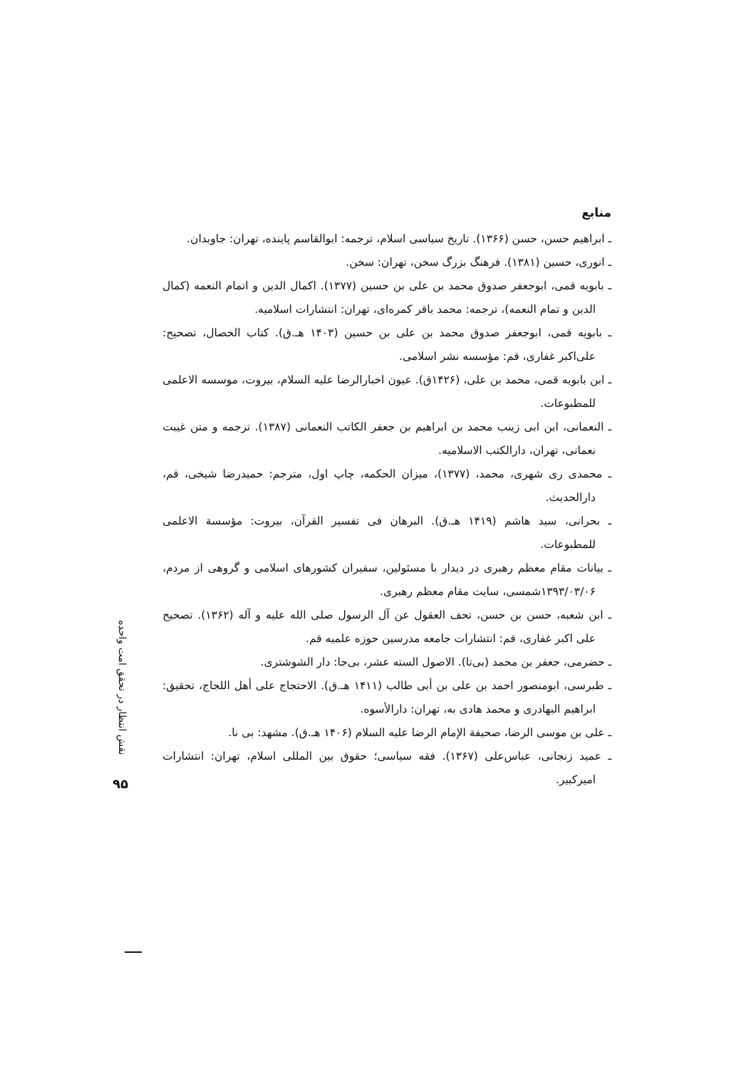نقش انتظار در تحقق امت واحده
۹۵
منابع
ـ ابراهیم حسن، حسن (۱۳۶۶). تاریخ سیاسی اسلام، ترجمه: ابوالقاسم پاینده، تهران: جاویدان.
ـ انوری، حسین (۱۳۸۱). فرهنگ بزرگ سخن، تهران: سخن.
ـ بابویه قمی، ابوجعفر صدوق محمد بن علی بن حسین (۱۳۷۷). اکمال الدین و اتمام النعمه (کمال الدین و تمام النعمه)، ترجمه: محمد باقر کمره‌ای، تهران: انتشارات اسلامیه.
ـ بابویه قمی، ابوجعفر صدوق محمد بن علی بن حسین (۱۴۰۳ هـ.ق). کتاب الخصال، تصحیح: علی‌اکبر غفاری، قم: مؤسسه نشر اسلامی.
ـ ابن بابویه قمی، محمد بن علی، (۱۴۲۶ق). عیون اخبارالرضا علیه السلام، بیروت، موسسه الاعلمی للمطبوعات.
ـ النعمانی، ابن ابی زینب محمد بن ابراهیم بن جعفر الکاتب النعمانی (۱۳۸۷). ترجمه و متن غیبت نعمانی، تهران، دارالکتب الاسلامیه.
ـ محمدی ری شهری، محمد، (۱۳۷۷)، میزان الحکمه، چاپ اول، مترجم: حمیدرضا شیخی، قم، دارالحدیث.
ـ بحرانی، سید هاشم (۱۴۱۹ هـ.ق). البرهان فی تفسیر القرآن، بیروت: مؤسسة الاعلمی للمطبوعات.
ـ بیانات مقام معظم رهبری در دیدار با مسئولین، سفیران کشورهای اسلامی و گروهی از مردم، ۱۳۹۳/۰۳/۰۶شمسی، سایت مقام معظم رهبری.
ـ ابن شعبه، حسن بن حسن، تحف العقول عن آل الرسول صلی الله علیه و آله (۱۳۶۲). تصحیح علی اکبر غفاری، قم: انتشارات جامعه مدرسین حوزه علمیه قم.
ـ حضرمی، جعفر بن محمد (بی‌تا). الاصول السته عشر، بی‌جا: دار الشوشتری.
ـ طبرسی، ابومنصور احمد بن علی بن أبی طالب (۱۴۱۱ هـ.ق). الاحتجاج علی أهل اللجاج، تحقیق: ابراهیم البهادری و محمد هادی به، تهران: دارالأسوه.
ـ علی بن موسی الرضا، صحیفة الإمام الرضا علیه السلام (۱۴۰۶ هـ.ق). مشهد: بی نا.
ـ عمید زنجانی، عباس‌علی (۱۳۶۷). فقه سیاسی؛ حقوق بین المللی اسلام، تهران: انتشارات امیرکبیر.